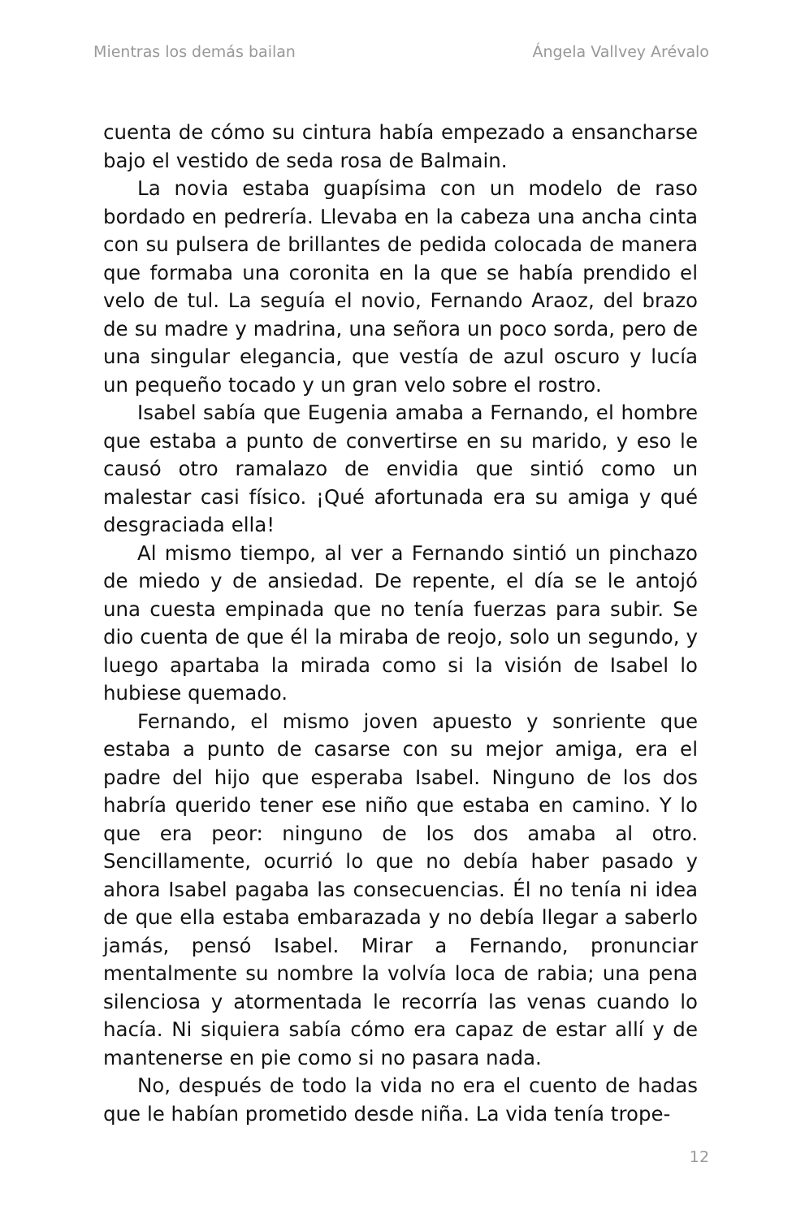Mientras los demás bailan Ángela Vallvey Arévalo
cuenta de cómo su cintura había empezado a ensancharse bajo el vestido de seda rosa de Balmain.
La novia estaba guapísima con un modelo de raso bordado en pedrería. Llevaba en la cabeza una ancha cinta con su pulsera de brillantes de pedida colocada de manera que formaba una coronita en la que se había prendido el velo de tul. La seguía el novio, Fernando Araoz, del brazo de su madre y madrina, una señora un poco sorda, pero de una singular elegancia, que vestía de azul oscuro y lucía un pequeño tocado y un gran velo sobre el rostro.
Isabel sabía que Eugenia amaba a Fernando, el hombre que estaba a punto de convertirse en su marido, y eso le causó otro ramalazo de envidia que sintió como un malestar casi físico. ¡Qué afortunada era su amiga y qué desgraciada ella!
Al mismo tiempo, al ver a Fernando sintió un pinchazo de miedo y de ansiedad. De repente, el día se le antojó una cuesta empinada que no tenía fuerzas para subir. Se dio cuenta de que él la miraba de reojo, solo un segundo, y luego apartaba la mirada como si la visión de Isabel lo hubiese quemado.
Fernando, el mismo joven apuesto y sonriente que estaba a punto de casarse con su mejor amiga, era el padre del hijo que esperaba Isabel. Ninguno de los dos habría querido tener ese niño que estaba en camino. Y lo que era peor: ninguno de los dos amaba al otro. Sencillamente, ocurrió lo que no debía haber pasado y ahora Isabel pagaba las consecuencias. Él no tenía ni idea de que ella estaba embarazada y no debía llegar a saberlo jamás, pensó Isabel. Mirar a Fernando, pronunciar mentalmente su nombre la volvía loca de rabia; una pena silenciosa y atormentada le recorría las venas cuando lo hacía. Ni siquiera sabía cómo era capaz de estar allí y de mantenerse en pie como si no pasara nada.
No, después de todo la vida no era el cuento de hadas que le habían prometido desde niña. La vida tenía trope-
12